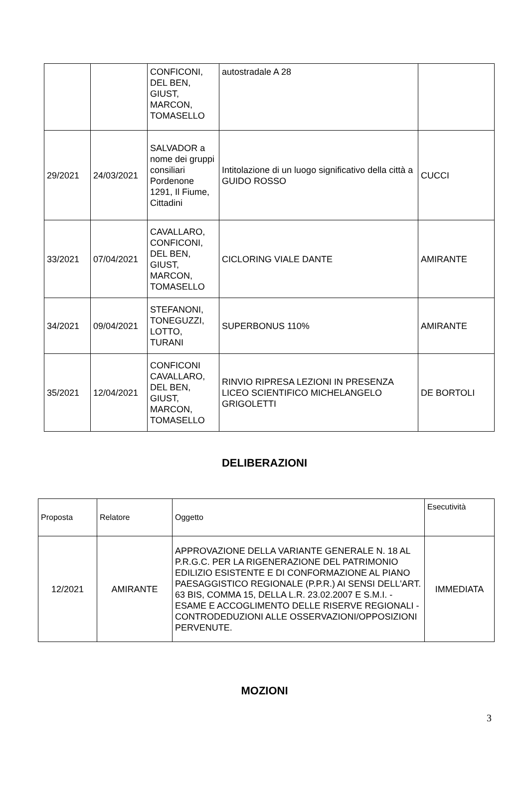| | | CONFICONI, DEL BEN, GIUST, MARCON, TOMASELLO | autostradale A 28 | |
| 29/2021 | 24/03/2021 | SALVADOR a nome dei gruppi consiliari Pordenone 1291, Il Fiume, Cittadini | Intitolazione di un luogo significativo della città a GUIDO ROSSO | CUCCI |
| 33/2021 | 07/04/2021 | CAVALLARO, CONFICONI, DEL BEN, GIUST, MARCON, TOMASELLO | CICLORING VIALE DANTE | AMIRANTE |
| 34/2021 | 09/04/2021 | STEFANONI, TONEGUZZI, LOTTO, TURANI | SUPERBONUS 110% | AMIRANTE |
| 35/2021 | 12/04/2021 | CONFICONI CAVALLARO, DEL BEN, GIUST, MARCON, TOMASELLO | RINVIO RIPRESA LEZIONI IN PRESENZA LICEO SCIENTIFICO MICHELANGELO GRIGOLETTI | DE BORTOLI |
DELIBERAZIONI
| Proposta | Relatore | Oggetto | Esecutività |
| 12/2021 | AMIRANTE | APPROVAZIONE DELLA VARIANTE GENERALE N. 18 AL P.R.G.C. PER LA RIGENERAZIONE DEL PATRIMONIO EDILIZIO ESISTENTE E DI CONFORMAZIONE AL PIANO PAESAGGISTICO REGIONALE (P.P.R.) AI SENSI DELL'ART. 63 BIS, COMMA 15, DELLA L.R. 23.02.2007 E S.M.I. - ESAME E ACCOGLIMENTO DELLE RISERVE REGIONALI - CONTRODEDUZIONI ALLE OSSERVAZIONI/OPPOSIZIONI PERVENUTE. | IMMEDIATA |
MOZIONI
3